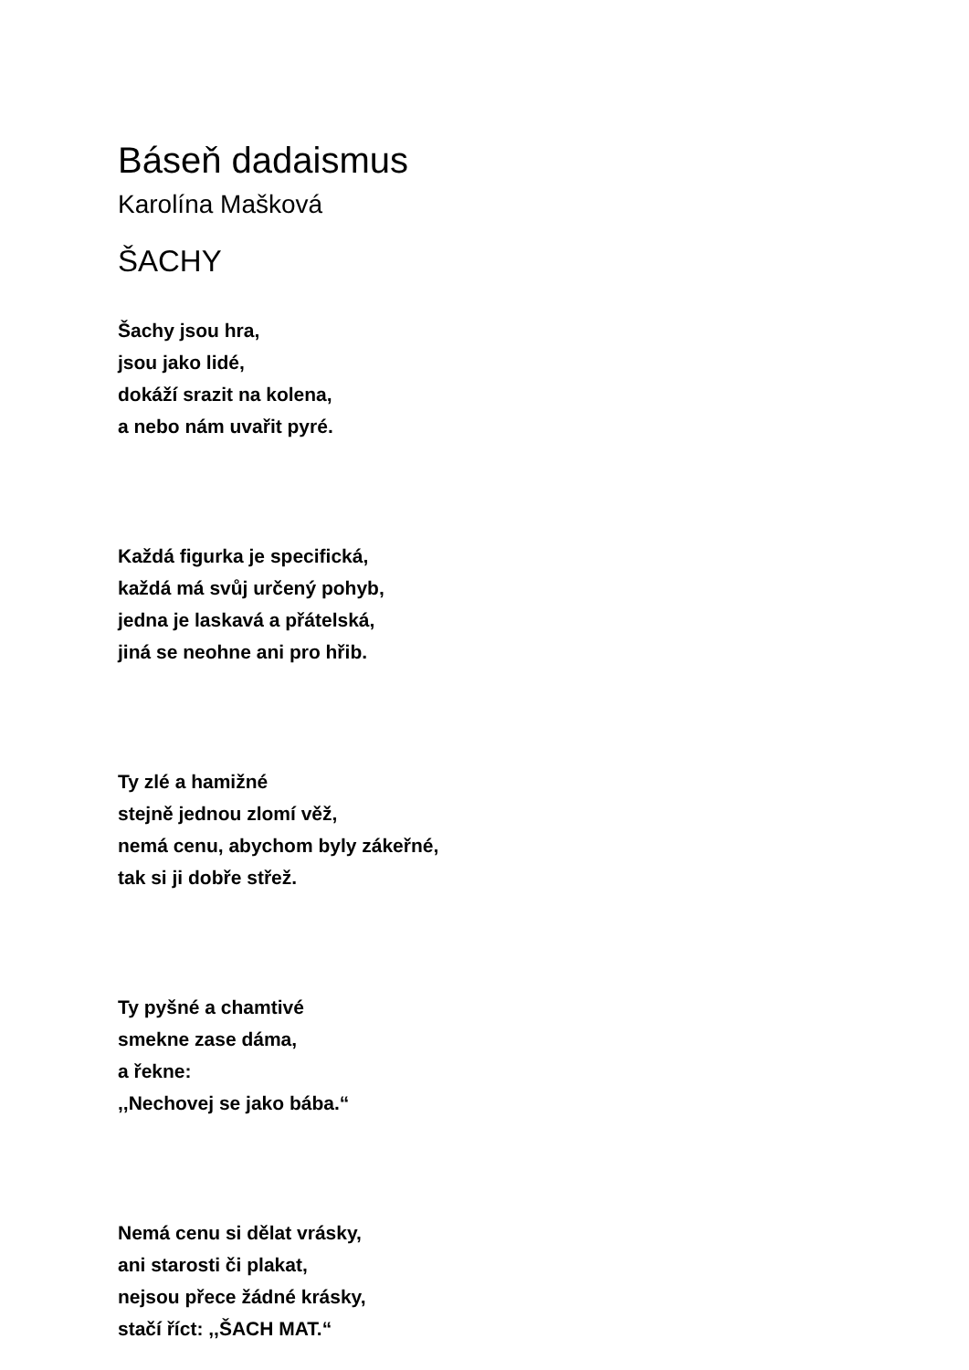Báseň dadaismus
Karolína Mašková
ŠACHY
Šachy jsou hra,
jsou jako lidé,
dokáží srazit na kolena,
a nebo nám uvařit pyré.
Každá figurka je specifická,
každá má svůj určený pohyb,
jedna je laskavá a přátelská,
jiná se neohne ani pro hřib.
Ty zlé a hamižné
stejně jednou zlomí věž,
nemá cenu, abychom byly zákeřné,
tak si ji dobře střež.
Ty pyšné a chamtivé
smekne zase dáma,
a řekne:
,,Nechovej se jako bába.“
Nemá cenu si dělat vrásky,
ani starosti či plakat,
nejsou přece žádné krásky,
stačí říct: ,,ŠACH MAT.“